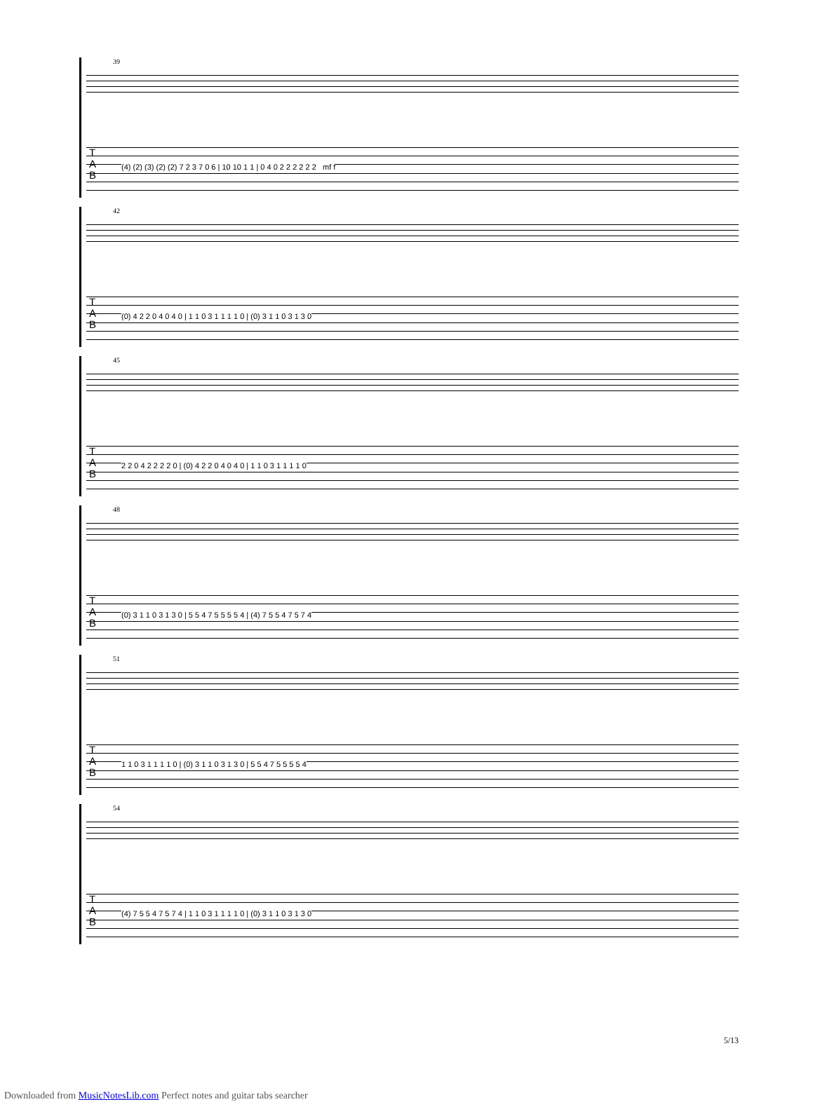39
T
A
B
(4) (2) (3) (2) (2) 7 2 3 7 0 6 | 10 10 1 1 | 0 4 0 2 2 2 2 2 2 mf f
42
T
A
B
(0) 4 2 2 0 4 0 4 0 | 1 1 0 3 1 1 1 1 0 | (0) 3 1 1 0 3 1 3 0
45
T
A
B
2 2 0 4 2 2 2 2 0 | (0) 4 2 2 0 4 0 4 0 | 1 1 0 3 1 1 1 1 0
48
T
A
B
(0) 3 1 1 0 3 1 3 0 | 5 5 4 7 5 5 5 5 4 | (4) 7 5 5 4 7 5 7 4
51
T
A
B
1 1 0 3 1 1 1 1 0 | (0) 3 1 1 0 3 1 3 0 | 5 5 4 7 5 5 5 5 4
54
T
A
B
(4) 7 5 5 4 7 5 7 4 | 1 1 0 3 1 1 1 1 0 | (0) 3 1 1 0 3 1 3 0
5/13
Downloaded from MusicNotesLib.com Perfect notes and guitar tabs searcher